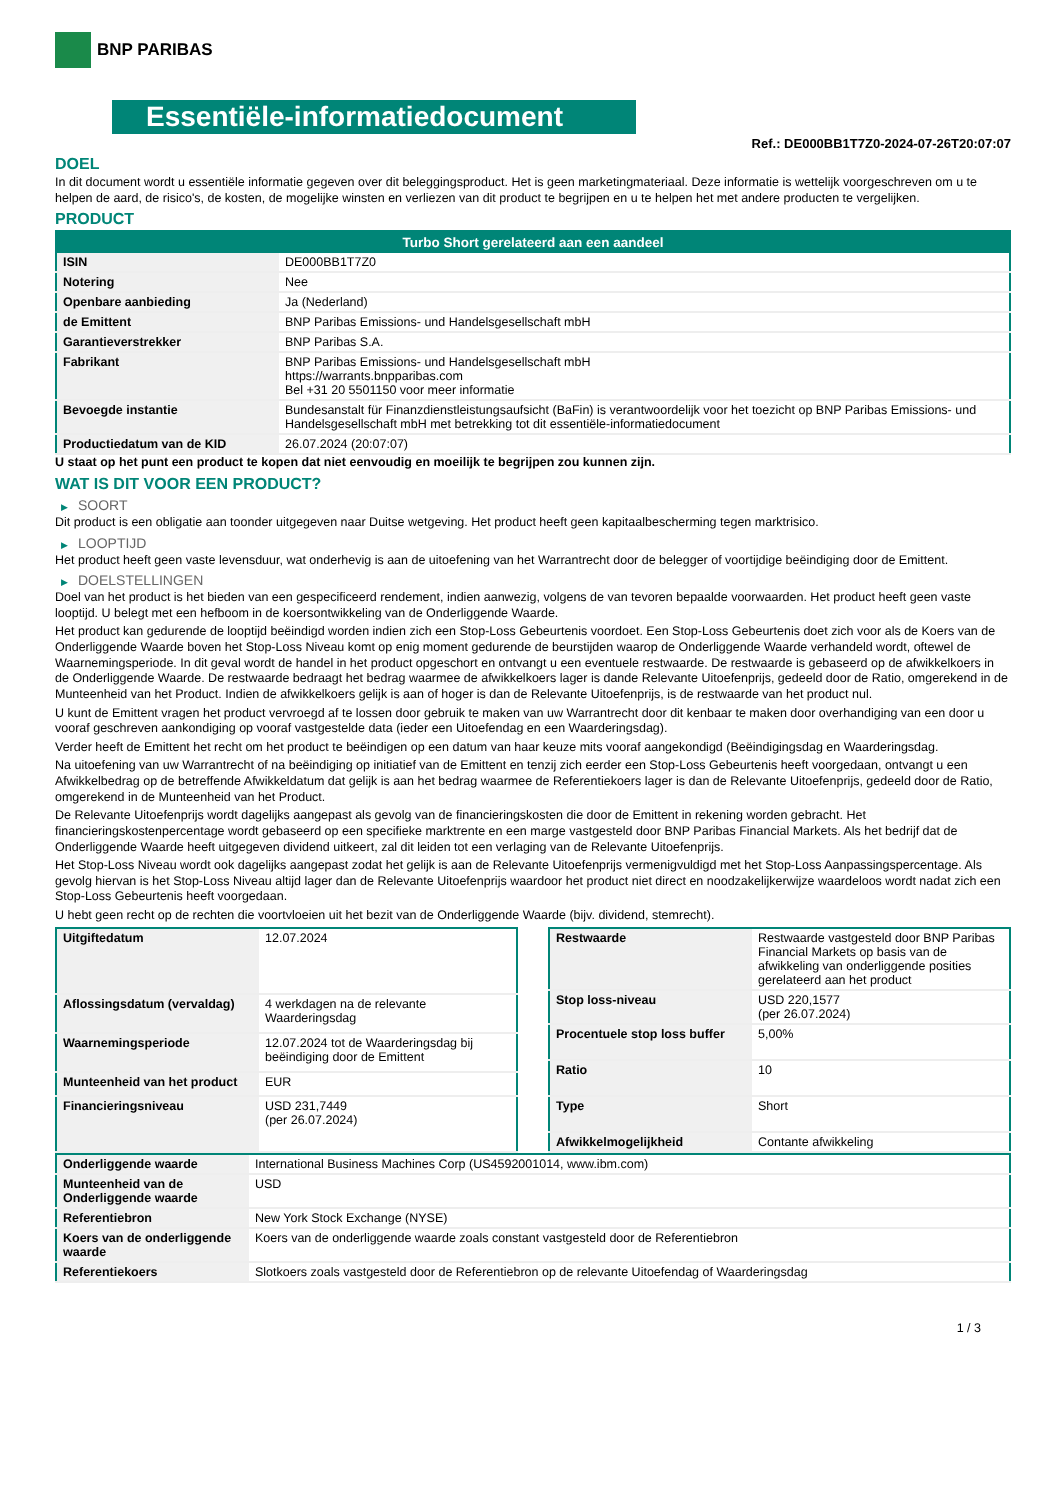BNP PARIBAS
Essentiële-informatiedocument
Ref.: DE000BB1T7Z0-2024-07-26T20:07:07
DOEL
In dit document wordt u essentiële informatie gegeven over dit beleggingsproduct. Het is geen marketingmateriaal. Deze informatie is wettelijk voorgeschreven om u te helpen de aard, de risico's, de kosten, de mogelijke winsten en verliezen van dit product te begrijpen en u te helpen het met andere producten te vergelijken.
PRODUCT
| Turbo Short gerelateerd aan een aandeel | |
| --- | --- |
| ISIN | DE000BB1T7Z0 |
| Notering | Nee |
| Openbare aanbieding | Ja (Nederland) |
| de Emittent | BNP Paribas Emissions- und Handelsgesellschaft mbH |
| Garantieverstrekker | BNP Paribas S.A. |
| Fabrikant | BNP Paribas Emissions- und Handelsgesellschaft mbH https://warrants.bnpparibas.com Bel +31 20 5501150 voor meer informatie |
| Bevoegde instantie | Bundesanstalt für Finanzdienstleistungsaufsicht (BaFin) is verantwoordelijk voor het toezicht op BNP Paribas Emissions- und Handelsgesellschaft mbH met betrekking tot dit essentiële-informatiedocument |
| Productiedatum van de KID | 26.07.2024 (20:07:07) |
U staat op het punt een product te kopen dat niet eenvoudig en moeilijk te begrijpen zou kunnen zijn.
WAT IS DIT VOOR EEN PRODUCT?
▶ SOORT
Dit product is een obligatie aan toonder uitgegeven naar Duitse wetgeving. Het product heeft geen kapitaalbescherming tegen marktrisico.
▶ LOOPTIJD
Het product heeft geen vaste levensduur, wat onderhevig is aan de uitoefening van het Warrantrecht door de belegger of voortijdige beëindiging door de Emittent.
▶ DOELSTELLINGEN
Doel van het product is het bieden van een gespecificeerd rendement, indien aanwezig, volgens de van tevoren bepaalde voorwaarden. Het product heeft geen vaste looptijd. U belegt met een hefboom in de koersontwikkeling van de Onderliggende Waarde.
Het product kan gedurende de looptijd beëindigd worden indien zich een Stop-Loss Gebeurtenis voordoet. Een Stop-Loss Gebeurtenis doet zich voor als de Koers van de Onderliggende Waarde boven het Stop-Loss Niveau komt op enig moment gedurende de beurstijden waarop de Onderliggende Waarde verhandeld wordt, oftewel de Waarnemingsperiode. In dit geval wordt de handel in het product opgeschort en ontvangt u een eventuele restwaarde. De restwaarde is gebaseerd op de afwikkelkoers in de Onderliggende Waarde. De restwaarde bedraagt het bedrag waarmee de afwikkelkoers lager is dande Relevante Uitoefenprijs, gedeeld door de Ratio, omgerekend in de Munteenheid van het Product. Indien de afwikkelkoers gelijk is aan of hoger is dan de Relevante Uitoefenprijs, is de restwaarde van het product nul.
U kunt de Emittent vragen het product vervroegd af te lossen door gebruik te maken van uw Warrantrecht door dit kenbaar te maken door overhandiging van een door u vooraf geschreven aankondiging op vooraf vastgestelde data (ieder een Uitoefendag en een Waarderingsdag).
Verder heeft de Emittent het recht om het product te beëindigen op een datum van haar keuze mits vooraf aangekondigd (Beëindigingsdag en Waarderingsdag.
Na uitoefening van uw Warrantrecht of na beëindiging op initiatief van de Emittent en tenzij zich eerder een Stop-Loss Gebeurtenis heeft voorgedaan, ontvangt u een Afwikkelbedrag op de betreffende Afwikkeldatum dat gelijk is aan het bedrag waarmee de Referentiekoers lager is dan de Relevante Uitoefenprijs, gedeeld door de Ratio, omgerekend in de Munteenheid van het Product.
De Relevante Uitoefenprijs wordt dagelijks aangepast als gevolg van de financieringskosten die door de Emittent in rekening worden gebracht. Het financieringskostenpercentage wordt gebaseerd op een specifieke marktrente en een marge vastgesteld door BNP Paribas Financial Markets. Als het bedrijf dat de Onderliggende Waarde heeft uitgegeven dividend uitkeert, zal dit leiden tot een verlaging van de Relevante Uitoefenprijs.
Het Stop-Loss Niveau wordt ook dagelijks aangepast zodat het gelijk is aan de Relevante Uitoefenprijs vermenigvuldigd met het Stop-Loss Aanpassingspercentage. Als gevolg hiervan is het Stop-Loss Niveau altijd lager dan de Relevante Uitoefenprijs waardoor het product niet direct en noodzakelijkerwijze waardeloos wordt nadat zich een Stop-Loss Gebeurtenis heeft voorgedaan.
U hebt geen recht op de rechten die voortvloeien uit het bezit van de Onderliggende Waarde (bijv. dividend, stemrecht).
| Uitgiftedatum | 12.07.2024 |
| Aflossingsdatum (vervaldag) | 4 werkdagen na de relevante Waarderingsdag |
| Waarnemingsperiode | 12.07.2024 tot de Waarderingsdag bij beëindiging door de Emittent |
| Munteenheid van het product | EUR |
| Financieringsniveau | USD 231,7449 (per 26.07.2024) |
| Restwaarde | Restwaarde vastgesteld door BNP Paribas Financial Markets op basis van de afwikkeling van onderliggende posities gerelateerd aan het product |
| Stop loss-niveau | USD 220,1577 (per 26.07.2024) |
| Procentuele stop loss buffer | 5,00% |
| Ratio | 10 |
| Type | Short |
| Afwikkelmogelijkheid | Contante afwikkeling |
| Onderliggende waarde | International Business Machines Corp (US4592001014, www.ibm.com) |
| Munteenheid van de Onderliggende waarde | USD |
| Referentiebron | New York Stock Exchange (NYSE) |
| Koers van de onderliggende waarde | Koers van de onderliggende waarde zoals constant vastgesteld door de Referentiebron |
| Referentiekoers | Slotkoers zoals vastgesteld door de Referentiebron op de relevante Uitoefendag of Waarderingsdag |
1 / 3